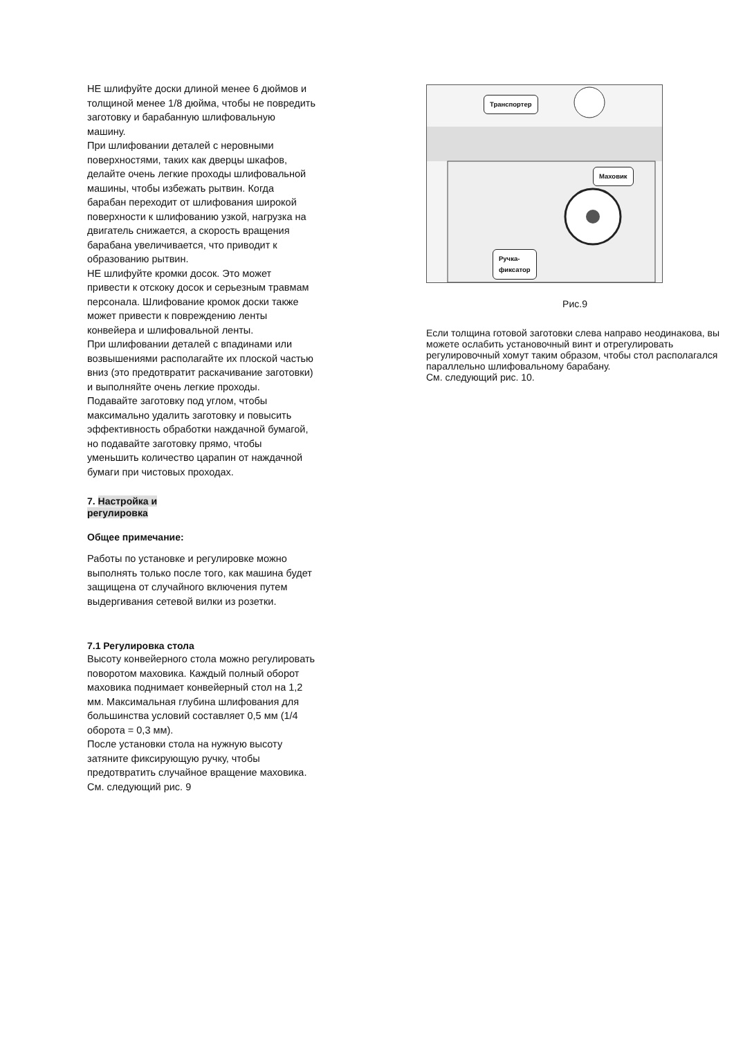НЕ шлифуйте доски длиной менее 6 дюймов и толщиной менее 1/8 дюйма, чтобы не повредить заготовку и барабанную шлифовальную машину.
При шлифовании деталей с неровными поверхностями, таких как дверцы шкафов, делайте очень легкие проходы шлифовальной машины, чтобы избежать рытвин. Когда барабан переходит от шлифования широкой поверхности к шлифованию узкой, нагрузка на двигатель снижается, а скорость вращения барабана увеличивается, что приводит к образованию рытвин.
НЕ шлифуйте кромки досок. Это может привести к отскоку досок и серьезным травмам персонала. Шлифование кромок доски также может привести к повреждению ленты конвейера и шлифовальной ленты.
При шлифовании деталей с впадинами или возвышениями располагайте их плоской частью вниз (это предотвратит раскачивание заготовки) и выполняйте очень легкие проходы.
Подавайте заготовку под углом, чтобы максимально удалить заготовку и повысить эффективность обработки наждачной бумагой, но подавайте заготовку прямо, чтобы уменьшить количество царапин от наждачной бумаги при чистовых проходах.
7. Настройка и
регулировка
Общее примечание:
Работы по установке и регулировке можно выполнять только после того, как машина будет защищена от случайного включения путем выдергивания сетевой вилки из розетки.
7.1 Регулировка стола
Высоту конвейерного стола можно регулировать поворотом маховика. Каждый полный оборот маховика поднимает конвейерный стол на 1,2 мм. Максимальная глубина шлифования для большинства условий составляет 0,5 мм (1/4 оборота = 0,3 мм).
После установки стола на нужную высоту затяните фиксирующую ручку, чтобы предотвратить случайное вращение маховика. См. следующий рис. 9
Транспортер
Маховик
Ручка-
фиксатор
Рис.9
Если толщина готовой заготовки слева направо неодинакова, вы можете ослабить установочный винт и отрегулировать регулировочный хомут таким образом, чтобы стол располагался параллельно шлифовальному барабану.
См. следующий рис. 10.